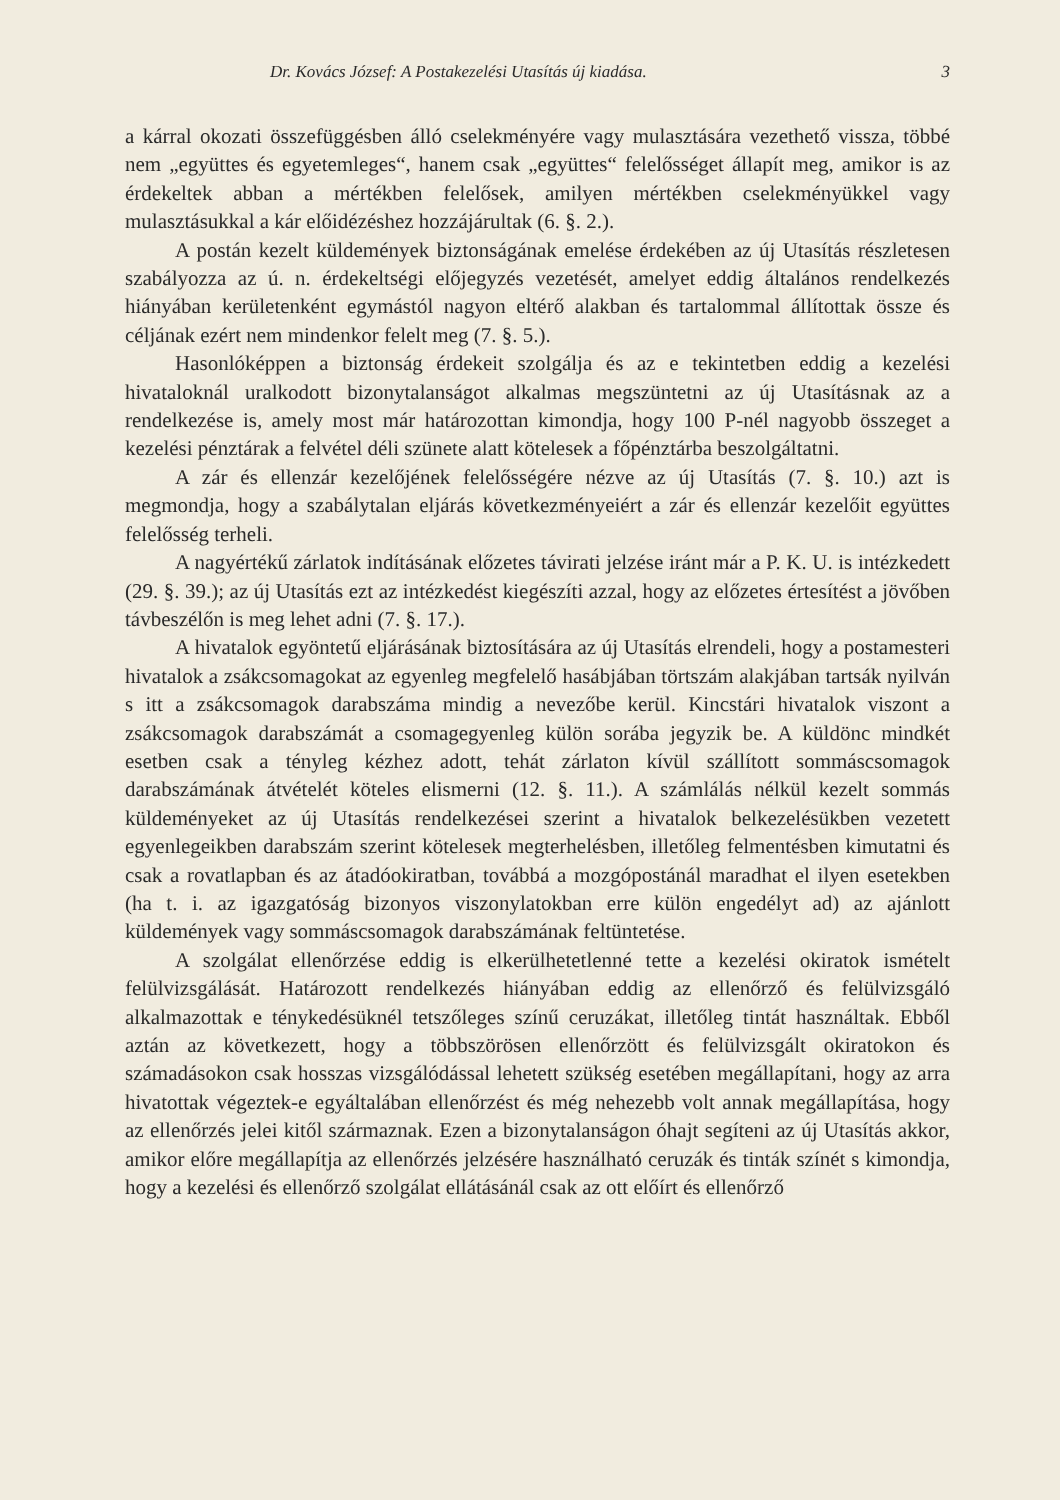Dr. Kovács József: A Postakezelési Utasítás új kiadása. 3
a kárral okozati összefüggésben álló cselekményére vagy mulasztására vezethető vissza, többé nem „együttes és egyetemleges“, hanem csak „együttes“ felelősséget állapít meg, amikor is az érdekeltek abban a mértékben felelősek, amilyen mértékben cselekményükkel vagy mulasztásukkal a kár előidézéshez hozzájárultak (6. §. 2.).
A postán kezelt küldemények biztonságának emelése érdekében az új Utasítás részletesen szabályozza az ú. n. érdekeltségi előjegyzés vezetését, amelyet eddig általános rendelkezés hiányában kerületenként egymástól nagyon eltérő alakban és tartalommal állítottak össze és céljának ezért nem mindenkor felelt meg (7. §. 5.).
Hasonlóképpen a biztonság érdekeit szolgálja és az e tekintetben eddig a kezelési hivataloknál uralkodott bizonytalanságot alkalmas megszüntetni az új Utasításnak az a rendelkezése is, amely most már határozottan kimondja, hogy 100 P-nél nagyobb összeget a kezelési pénztárak a felvétel déli szünete alatt kötelesek a főpénztárba beszolgáltatni.
A zár és ellenzár kezelőjének felelősségére nézve az új Utasítás (7. §. 10.) azt is megmondja, hogy a szabálytalan eljárás következményeiért a zár és ellenzár kezelőit együttes felelősség terheli.
A nagyértékű zárlatok indításának előzetes távirati jelzése iránt már a P. K. U. is intézkedett (29. §. 39.); az új Utasítás ezt az intézkedést kiegészíti azzal, hogy az előzetes értesítést a jövőben távbeszélőn is meg lehet adni (7. §. 17.).
A hivatalok egyöntetű eljárásának biztosítására az új Utasítás elrendeli, hogy a postamesteri hivatalok a zsákcsomagokat az egyenleg megfelelő hasábjában törtszám alakjában tartsák nyilván s itt a zsákcsomagok darabszáma mindig a nevezőbe kerül. Kincstári hivatalok viszont a zsákcsomagok darabszámát a csomagegyenleg külön sorába jegyzik be. A küldönc mindkét esetben csak a tényleg kézhez adott, tehát zárlaton kívül szállított sommáscsomagok darabszámának átvételét köteles elismerni (12. §. 11.). A számlálás nélkül kezelt sommás küldeményeket az új Utasítás rendelkezései szerint a hivatalok belkezelésükben vezetett egyenlegeikben darabszám szerint kötelesek megterhelésben, illetőleg felmentésben kimutatni és csak a rovatlapban és az átadóokiratban, továbbá a mozgópostánál maradhat el ilyen esetekben (ha t. i. az igazgatóság bizonyos viszonylatokban erre külön engedélyt ad) az ajánlott küldemények vagy sommáscsomagok darabszámának feltüntetése.
A szolgálat ellenőrzése eddig is elkerülhetetlenné tette a kezelési okiratok ismételt felülvizsgálását. Határozott rendelkezés hiányában eddig az ellenőrző és felülvizsgáló alkalmazottak e ténykedésüknél tetszőleges színű ceruzákat, illetőleg tintát használtak. Ebből aztán az következett, hogy a többszörösen ellenőrzött és felülvizsgált okiratokon és számadásokon csak hosszas vizsgálódással lehetett szükség esetében megállapítani, hogy az arra hivatottak végeztek-e egyáltalában ellenőrzést és még nehezebb volt annak megállapítása, hogy az ellenőrzés jelei kitől származnak. Ezen a bizonytalanságon óhajt segíteni az új Utasítás akkor, amikor előre megállapítja az ellenőrzés jelzésére használható ceruzák és tinták színét s kimondja, hogy a kezelési és ellenőrző szolgálat ellátásánál csak az ott előírt és ellenőrző